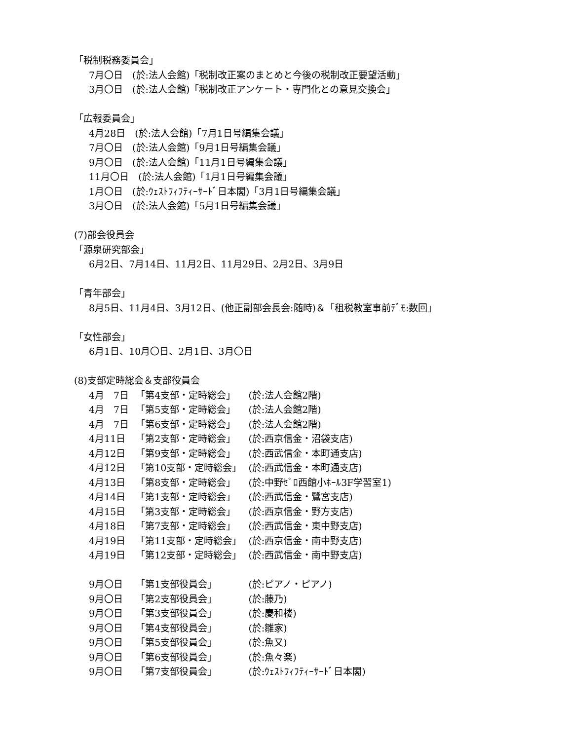「税制税務委員会」
7月〇日　(於:法人会館)「税制改正案のまとめと今後の税制改正要望活動」
3月〇日　(於:法人会館)「税制改正アンケート・専門化との意見交換会」
「広報委員会」
4月28日　(於:法人会館)「7月1日号編集会議」
7月〇日　(於:法人会館)「9月1日号編集会議」
9月〇日　(於:法人会館)「11月1日号編集会議」
11月〇日　(於:法人会館)「1月1日号編集会議」
1月〇日　(於:ｳｪｽﾄﾌｨﾌﾃｨｰｻｰﾄﾞ日本閣)「3月1日号編集会議」
3月〇日　(於:法人会館)「5月1日号編集会議」
(7)部会役員会
「源泉研究部会」
6月2日、7月14日、11月2日、11月29日、2月2日、3月9日
「青年部会」
8月5日、11月4日、3月12日、(他正副部会長会:随時)＆「租税教室事前ﾃﾞﾓ:数回」
「女性部会」
6月1日、10月〇日、2月1日、3月〇日
(8)支部定時総会＆支部役員会
| 4月 7日 | 「第4支部・定時総会」 | (於:法人会館2階) |
| 4月 7日 | 「第5支部・定時総会」 | (於:法人会館2階) |
| 4月 7日 | 「第6支部・定時総会」 | (於:法人会館2階) |
| 4月11日 | 「第2支部・定時総会」 | (於:西京信金・沼袋支店) |
| 4月12日 | 「第9支部・定時総会」 | (於:西武信金・本町通支店) |
| 4月12日 | 「第10支部・定時総会」 | (於:西武信金・本町通支店) |
| 4月13日 | 「第8支部・定時総会」 | (於:中野ｾﾞﾛ西館小ﾎｰﾙ3F学習室1) |
| 4月14日 | 「第1支部・定時総会」 | (於:西武信金・鷺宮支店) |
| 4月15日 | 「第3支部・定時総会」 | (於:西京信金・野方支店) |
| 4月18日 | 「第7支部・定時総会」 | (於:西武信金・東中野支店) |
| 4月19日 | 「第11支部・定時総会」 | (於:西京信金・南中野支店) |
| 4月19日 | 「第12支部・定時総会」 | (於:西武信金・南中野支店) |
| 9月〇日 | 「第1支部役員会」 | (於:ピアノ・ピアノ) |
| 9月〇日 | 「第2支部役員会」 | (於:藤乃) |
| 9月〇日 | 「第3支部役員会」 | (於:慶和楼) |
| 9月〇日 | 「第4支部役員会」 | (於:雛家) |
| 9月〇日 | 「第5支部役員会」 | (於:魚又) |
| 9月〇日 | 「第6支部役員会」 | (於:魚々楽) |
| 9月〇日 | 「第7支部役員会」 | (於:ｳｪｽﾄﾌｨﾌﾃｨｰｻｰﾄﾞ日本閣) |